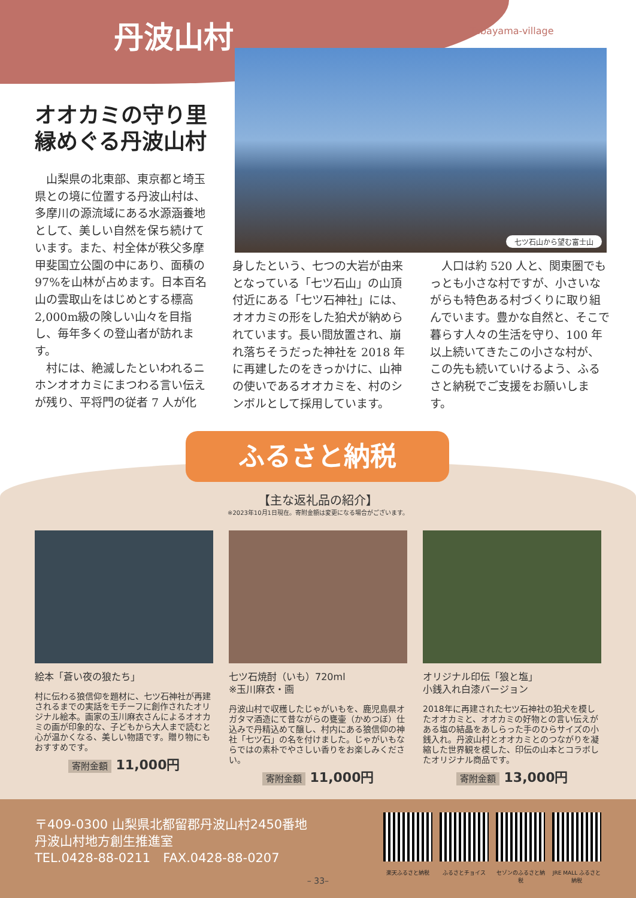丹波山村
Tabayama-village
七ツ石山から望む富士山
オオカミの守り里
縁めぐる丹波山村
　山梨県の北東部、東京都と埼玉県との境に位置する丹波山村は、多摩川の源流域にある水源涵養地として、美しい自然を保ち続けています。また、村全体が秩父多摩甲斐国立公園の中にあり、面積の 97%を山林が占めます。日本百名山の雲取山をはじめとする標高 2,000m級の険しい山々を目指し、毎年多くの登山者が訪れます。
　村には、絶滅したといわれるニホンオオカミにまつわる言い伝えが残り、平将門の従者 7 人が化
身したという、七つの大岩が由来となっている「七ツ石山」の山頂付近にある「七ツ石神社」には、オオカミの形をした狛犬が納められています。長い間放置され、崩れ落ちそうだった神社を 2018 年に再建したのをきっかけに、山神の使いであるオオカミを、村のシンボルとして採用しています。
　人口は約 520 人と、関東圏でもっとも小さな村ですが、小さいながらも特色ある村づくりに取り組んでいます。豊かな自然と、そこで暮らす人々の生活を守り、100 年以上続いてきたこの小さな村が、この先も続いていけるよう、ふるさと納税でご支援をお願いします。
ふるさと納税
【主な返礼品の紹介】
※2023年10月1日現在。寄附金額は変更になる場合がございます。
絵本「蒼い夜の狼たち」
村に伝わる狼信仰を題材に、七ツ石神社が再建されるまでの実話をモチーフに創作されたオリジナル絵本。画家の玉川麻衣さんによるオオカミの画が印象的な、子どもから大人まで読むと心が温かくなる、美しい物語です。贈り物にもおすすめです。
寄附金額 11,000円
七ツ石焼酎（いも）720ml
※玉川麻衣・画
丹波山村で収穫したじゃがいもを、鹿児島県オガタマ酒造にて昔ながらの甕壷（かめつぼ）仕込みで丹精込めて醸し、村内にある狼信仰の神社「七ツ石」の名を付けました。じゃがいもならではの素朴でやさしい香りをお楽しみください。
寄附金額 11,000円
オリジナル印伝「狼と塩」
小銭入れ白漆バージョン
2018年に再建された七ツ石神社の狛犬を模したオオカミと、オオカミの好物との言い伝えがある塩の結晶をあしらった手のひらサイズの小銭入れ。丹波山村とオオカミとのつながりを凝縮した世界観を模した、印伝の山本とコラボしたオリジナル商品です。
寄附金額 13,000円
〒409-0300 山梨県北都留郡丹波山村2450番地
丹波山村地方創生推進室
TEL.0428-88-0211　FAX.0428-88-0207
楽天ふるさと納税 ふるさとチョイス セゾンのふるさと納税
JRE MALL ふるさと納税
– 33–